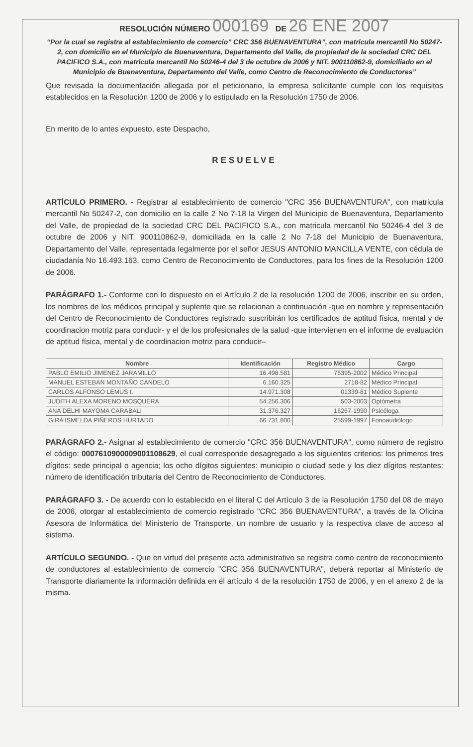RESOLUCIÓN NÚMERO 000169 DE 26 ENE 2007
“Por la cual se registra al establecimiento de comercio” CRC 356 BUENAVENTURA”, con matricula mercantil No 50247-2, con domicilio en el Municipio de Buenaventura, Departamento del Valle, de propiedad de la sociedad CRC DEL PACIFICO S.A., con matricula mercantil No 50246-4 del 3 de octubre de 2006 y NIT. 900110862-9, domiciliado en el Municipio de Buenaventura, Departamento del Valle, como Centro de Reconocimiento de Conductores”
Que revisada la documentación allegada por el peticionario, la empresa solicitante cumple con los requisitos establecidos en la Resolución 1200 de 2006 y lo estipulado en la Resolución 1750 de 2006.
En merito de lo antes expuesto, este Despacho,
RESUELVE
ARTÍCULO PRIMERO. - Registrar al establecimiento de comercio "CRC 356 BUENAVENTURA", con matricula mercantil No 50247-2, con domicilio en la calle 2 No 7-18 la Virgen del Municipio de Buenaventura, Departamento del Valle, de propiedad de la sociedad CRC DEL PACIFICO S.A., con matricula mercantil No 50246-4 del 3 de octubre de 2006 y NIT. 900110862-9, domiciliada en la calle 2 No 7-18 del Municipio de Buenaventura, Departamento del Valle, representada legalmente por el señor JESUS ANTONIO MANCILLA VENTE, con cédula de ciudadanía No 16.493.163, como Centro de Reconocimiento de Conductores, para los fines de la Resolución 1200 de 2006.
PARÁGRAFO 1.- Conforme con lo dispuesto en el Artículo 2 de la resolución 1200 de 2006, inscribir en su orden, los nombres de los médicos principal y suplente que se relacionan a continuación -que en nombre y representación del Centro de Reconocimiento de Conductores registrado suscribirán los certificados de aptitud física, mental y de coordinacion motriz para conducir- y el de los profesionales de la salud -que intervienen en el informe de evaluación de aptitud física, mental y de coordinacion motriz para conducir–
| Nombre | Identificación | Registro Médico | Cargo |
| --- | --- | --- | --- |
| PABLO EMILIO JIMENEZ JARAMILLO | 16.498.581 | 76395-2002 | Médico Principal |
| MANUEL ESTEBAN MONTAÑO CANDELO | 6.160.325 | 2718-82 | Médico Principal |
| CARLOS ALFONSO LEMUS I. | 14.971.308 | 01339-81 | Médico Suplente |
| JUDITH ALEXA MORENO MOSQUERA | 54.256.306 | 503-2003 | Optómetra |
| ANA DELHI MAYOMA CARABALI | 31.376.327 | 16267-1990 | Psicóloga |
| GIRA ISMELDA PIÑEROS HURTADO | 66.731.800 | 25599-1997 | Fonoaudiólogo |
PARÁGRAFO 2.- Asignar al establecimiento de comercio "CRC 356 BUENAVENTURA", como número de registro el código: 0007610900009001108629, el cual corresponde desagregado a los siguientes criterios: los primeros tres dígitos: sede principal o agencia; los ocho dígitos siguientes: municipio o ciudad sede y los diez dígitos restantes: número de identificación tributaria del Centro de Reconocimiento de Conductores.
PARÁGRAFO 3. - De acuerdo con lo establecido en el literal C del Artículo 3 de la Resolución 1750 del 08 de mayo de 2006, otorgar al establecimiento de comercio registrado "CRC 356 BUENAVENTURA", a través de la Oficina Asesora de Informática del Ministerio de Transporte, un nombre de usuario y la respectiva clave de acceso al sistema.
ARTÍCULO SEGUNDO. - Que en virtud del presente acto administrativo se registra como centro de reconocimiento de conductores al establecimiento de comercio "CRC 356 BUENAVENTURA", deberá reportar al Ministerio de Transporte diariamente la información definida en él artículo 4 de la resolución 1750 de 2006, y en el anexo 2 de la misma.